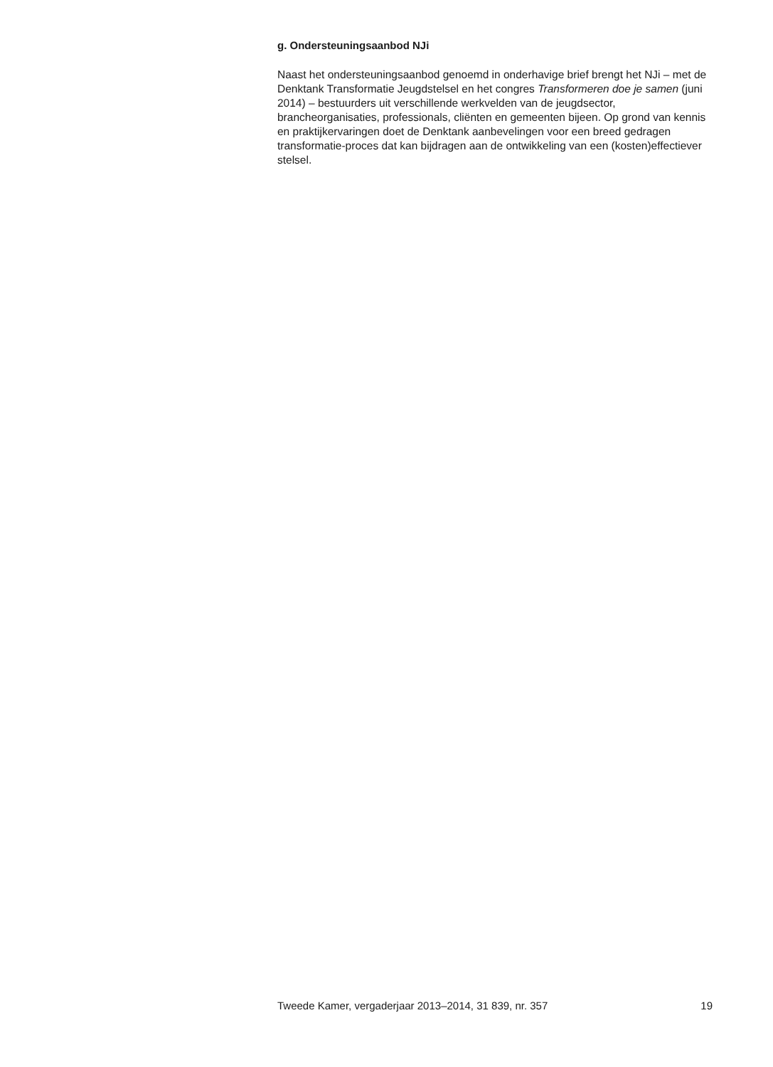g. Ondersteuningsaanbod NJi
Naast het ondersteuningsaanbod genoemd in onderhavige brief brengt het NJi – met de Denktank Transformatie Jeugdstelsel en het congres Transformeren doe je samen (juni 2014) – bestuurders uit verschillende werkvelden van de jeugdsector, brancheorganisaties, professionals, cliënten en gemeenten bijeen. Op grond van kennis en praktijkervaringen doet de Denktank aanbevelingen voor een breed gedragen transformatie-proces dat kan bijdragen aan de ontwikkeling van een (kosten)effectiever stelsel.
Tweede Kamer, vergaderjaar 2013–2014, 31 839, nr. 357 19